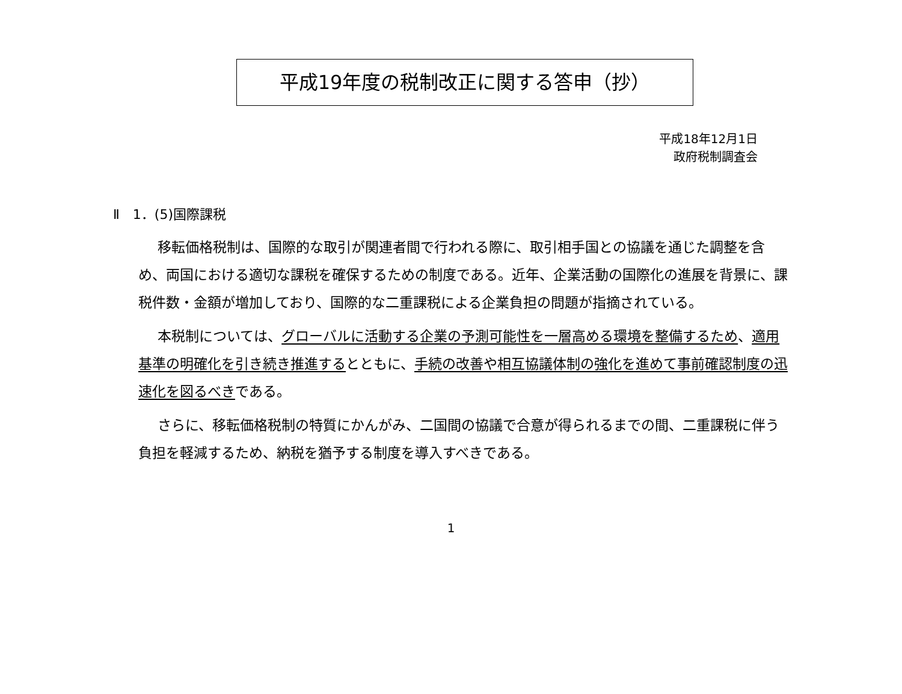平成19年度の税制改正に関する答申（抄）
平成18年12月1日
政府税制調査会
Ⅱ　1．(5)国際課税
移転価格税制は、国際的な取引が関連者間で行われる際に、取引相手国との協議を通じた調整を含め、両国における適切な課税を確保するための制度である。近年、企業活動の国際化の進展を背景に、課税件数・金額が増加しており、国際的な二重課税による企業負担の問題が指摘されている。
本税制については、グローバルに活動する企業の予測可能性を一層高める環境を整備するため、適用基準の明確化を引き続き推進するとともに、手続の改善や相互協議体制の強化を進めて事前確認制度の迅速化を図るべきである。
さらに、移転価格税制の特質にかんがみ、二国間の協議で合意が得られるまでの間、二重課税に伴う負担を軽減するため、納税を猶予する制度を導入すべきである。
1